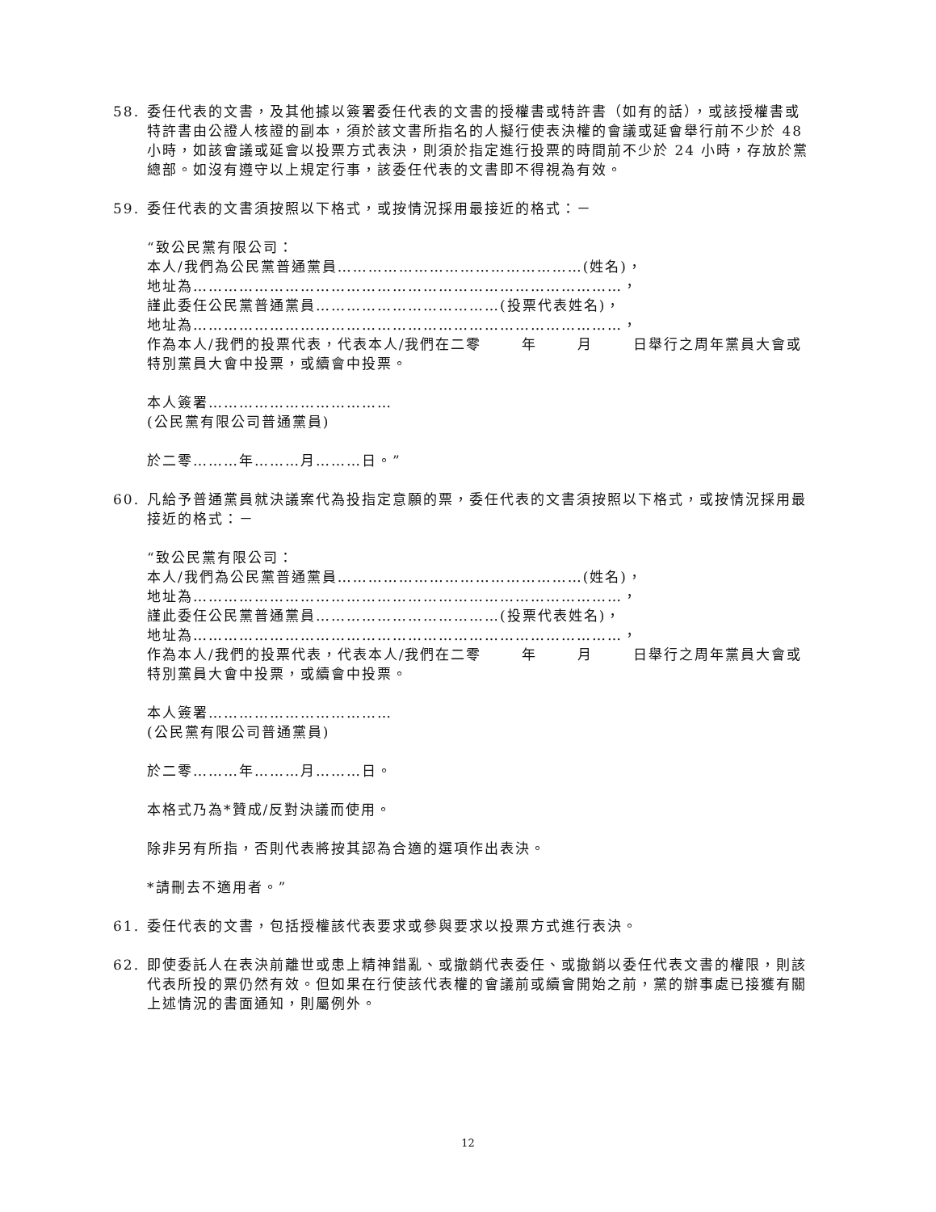58. 委任代表的文書，及其他據以簽署委任代表的文書的授權書或特許書（如有的話），或該授權書或特許書由公證人核證的副本，須於該文書所指名的人擬行使表決權的會議或延會舉行前不少於 48 小時，如該會議或延會以投票方式表決，則須於指定進行投票的時間前不少於 24 小時，存放於黨總部。如沒有遵守以上規定行事，該委任代表的文書即不得視為有效。
59. 委任代表的文書須按照以下格式，或按情況採用最接近的格式：－
“致公民黨有限公司：
本人/我們為公民黨普通黨員…………………………………………(姓名)，
地址為…………………………………………………………………………，
謹此委任公民黨普通黨員………………………………(投票代表姓名)，
地址為…………………………………………………………………………，
作為本人/我們的投票代表，代表本人/我們在二零 年 月 日舉行之周年黨員大會或特別黨員大會中投票，或續會中投票。
本人簽署………………………………
(公民黨有限公司普通黨員)
於二零………年………月………日。”
60. 凡給予普通黨員就決議案代為投指定意願的票，委任代表的文書須按照以下格式，或按情況採用最接近的格式：－
“致公民黨有限公司：
本人/我們為公民黨普通黨員…………………………………………(姓名)，
地址為…………………………………………………………………………，
謹此委任公民黨普通黨員………………………………(投票代表姓名)，
地址為…………………………………………………………………………，
作為本人/我們的投票代表，代表本人/我們在二零 年 月 日舉行之周年黨員大會或特別黨員大會中投票，或續會中投票。
本人簽署………………………………
(公民黨有限公司普通黨員)
於二零………年………月………日。
本格式乃為*贊成/反對決議而使用。
除非另有所指，否則代表將按其認為合適的選項作出表決。
*請刪去不適用者。”
61. 委任代表的文書，包括授權該代表要求或參與要求以投票方式進行表決。
62. 即使委託人在表決前離世或患上精神錯亂、或撤銷代表委任、或撤銷以委任代表文書的權限，則該代表所投的票仍然有效。但如果在行使該代表權的會議前或續會開始之前，黨的辦事處已接獲有關上述情況的書面通知，則屬例外。
12